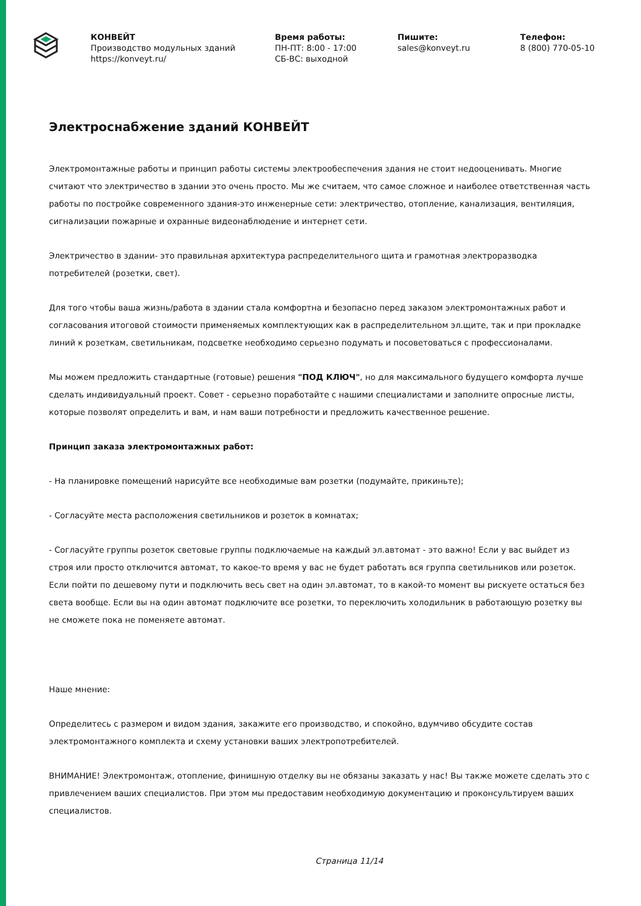КОНВЕЙТ
Производство модульных зданий
https://konveyt.ru/
Время работы:
ПН-ПТ: 8:00 - 17:00
СБ-ВС: выходной
Пишите:
sales@konveyt.ru
Телефон:
8 (800) 770-05-10
Электроснабжение зданий КОНВЕЙТ
Электромонтажные работы и принцип работы системы электрообеспечения здания не стоит недооценивать. Многие считают что электричество в здании это очень просто. Мы же считаем, что самое сложное и наиболее ответственная часть работы по постройке современного здания-это инженерные сети: электричество, отопление, канализация, вентиляция, сигнализации пожарные и охранные видеонаблюдение и интернет сети.
Электричество в здании- это правильная архитектура распределительного щита и грамотная электроразводка потребителей (розетки, свет).
Для того чтобы ваша жизнь/работа в здании стала комфортна и безопасно перед заказом электромонтажных работ и согласования итоговой стоимости применяемых комплектующих как в распределительном эл.щите, так и при прокладке линий к розеткам, светильникам, подсветке необходимо серьезно подумать и посоветоваться с профессионалами.
Мы можем предложить стандартные (готовые) решения "ПОД КЛЮЧ", но для максимального будущего комфорта лучше сделать индивидуальный проект. Совет - серьезно поработайте с нашими специалистами и заполните опросные листы, которые позволят определить и вам, и нам ваши потребности и предложить качественное решение.
Принцип заказа электромонтажных работ:
- На планировке помещений нарисуйте все необходимые вам розетки (подумайте, прикиньте);
- Согласуйте места расположения светильников и розеток в комнатах;
- Согласуйте группы розеток световые группы подключаемые на каждый эл.автомат - это важно! Если у вас выйдет из строя или просто отключится автомат, то какое-то время у вас не будет работать вся группа светильников или розеток. Если пойти по дешевому пути и подключить весь свет на один эл.автомат, то в какой-то момент вы рискуете остаться без света вообще. Если вы на один автомат подключите все розетки, то переключить холодильник в работающую розетку вы не сможете пока не поменяете автомат.
Наше мнение:
Определитесь с размером и видом здания, закажите его производство, и спокойно, вдумчиво обсудите состав электромонтажного комплекта и схему установки ваших электропотребителей.
ВНИМАНИЕ! Электромонтаж, отопление, финишную отделку вы не обязаны заказать у нас! Вы также можете сделать это с привлечением ваших специалистов. При этом мы предоставим необходимую документацию и проконсультируем ваших специалистов.
Страница 11/14